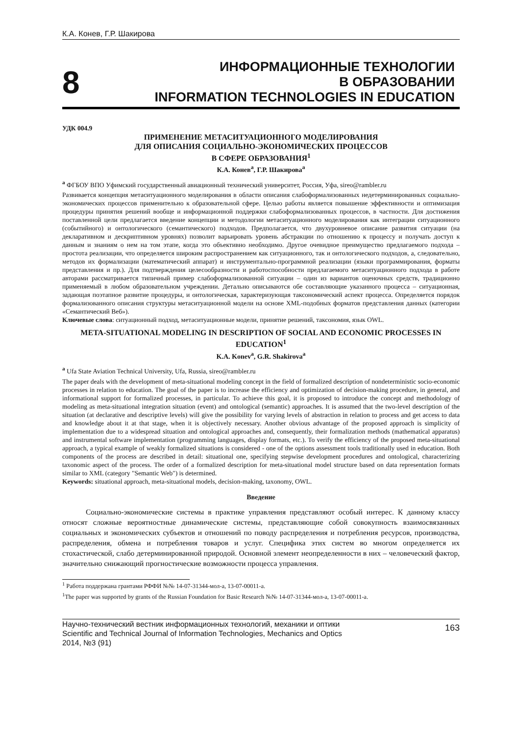К.А. Конев, Г.Р. Шакирова
8
ИНФОРМАЦИОННЫЕ ТЕХНОЛОГИИ
В ОБРАЗОВАНИИ
INFORMATION TECHNOLOGIES IN EDUCATION
УДК 004.9
ПРИМЕНЕНИЕ МЕТАСИТУАЦИОННОГО МОДЕЛИРОВАНИЯ
ДЛЯ ОПИСАНИЯ СОЦИАЛЬНО-ЭКОНОМИЧЕСКИХ ПРОЦЕССОВ
В СФЕРЕ ОБРАЗОВАНИЯ<sup>1</sup>
К.А. Конев<sup>a</sup>, Г.Р. Шакирова<sup>a</sup>
<sup>a</sup> ФГБОУ ВПО Уфимский государственный авиационный технический университет, Россия, Уфа, sireo@rambler.ru
Развивается концепция метаситуационного моделирования в области описания слабоформализованных недетерминированных социально-экономических процессов применительно к образовательной сфере. Целью работы является повышение эффективности и оптимизация процедуры принятия решений вообще и информационной поддержки слабоформализованных процессов, в частности. Для достижения поставленной цели предлагается введение концепции и методологии метаситуационного моделирования как интеграции ситуационного (событийного) и онтологического (семантического) подходов. Предполагается, что двухуровневое описание развития ситуации (на декларативном и дескриптивном уровнях) позволит варьировать уровень абстракции по отношению к процессу и получать доступ к данным и знаниям о нем на том этапе, когда это объективно необходимо. Другое очевидное преимущество предлагаемого подхода – простота реализации, что определяется широким распространением как ситуационного, так и онтологического подходов, а, следовательно, методов их формализации (математический аппарат) и инструментально-программной реализации (языки программирования, форматы представления и пр.). Для подтверждения целесообразности и работоспособности предлагаемого метаситуационного подхода в работе авторами рассматривается типичный пример слабоформализованной ситуации – один из вариантов оценочных средств, традиционно применяемый в любом образовательном учреждении. Детально описываются обе составляющие указанного процесса – ситуационная, задающая поэтапное развитие процедуры, и онтологическая, характеризующая таксономический аспект процесса. Определяется порядок формализованного описания структуры метаситуационной модели на основе XML-подобных форматов представления данных (категории «Семантический Веб»).
Ключевые слова: ситуационный подход, метаситуационные модели, принятие решений, таксономия, язык OWL.
META-SITUATIONAL MODELING IN DESCRIPTION OF SOCIAL AND ECONOMIC PROCESSES IN EDUCATION<sup>1</sup>
K.A. Konev<sup>a</sup>, G.R. Shakirova<sup>a</sup>
<sup>a</sup> Ufa State Aviation Technical University, Ufa, Russia, sireo@rambler.ru
The paper deals with the development of meta-situational modeling concept in the field of formalized description of nondeterministic socio-economic processes in relation to education. The goal of the paper is to increase the efficiency and optimization of decision-making procedure, in general, and informational support for formalized processes, in particular. To achieve this goal, it is proposed to introduce the concept and methodology of modeling as meta-situational integration situation (event) and ontological (semantic) approaches. It is assumed that the two-level description of the situation (at declarative and descriptive levels) will give the possibility for varying levels of abstraction in relation to process and get access to data and knowledge about it at that stage, when it is objectively necessary. Another obvious advantage of the proposed approach is simplicity of implementation due to a widespread situation and ontological approaches and, consequently, their formalization methods (mathematical apparatus) and instrumental software implementation (programming languages, display formats, etc.). To verify the efficiency of the proposed meta-situational approach, a typical example of weakly formalized situations is considered - one of the options assessment tools traditionally used in education. Both components of the process are described in detail: situational one, specifying stepwise development procedures and ontological, characterizing taxonomic aspect of the process. The order of a formalized description for meta-situational model structure based on data representation formats similar to XML (category "Semantic Web") is determined.
Keywords: situational approach, meta-situational models, decision-making, taxonomy, OWL.
Введение
Социально-экономические системы в практике управления представляют особый интерес. К данному классу относят сложные вероятностные динамические системы, представляющие собой совокупность взаимосвязанных социальных и экономических субъектов и отношений по поводу распределения и потребления ресурсов, производства, распределения, обмена и потребления товаров и услуг. Специфика этих систем во многом определяется их стохастической, слабо детерминированной природой. Основной элемент неопределенности в них – человеческий фактор, значительно снижающий прогностические возможности процесса управления.
<sup>1</sup> Работа поддержана грантами РФФИ №№ 14-07-31344-мол-а, 13-07-00011-а.
<sup>1</sup> The paper was supported by grants of the Russian Foundation for Basic Research №№ 14-07-31344-мол-а, 13-07-00011-а.
Научно-технический вестник информационных технологий, механики и оптики
Scientific and Technical Journal of Information Technologies, Mechanics and Optics
2014, №3 (91)
163